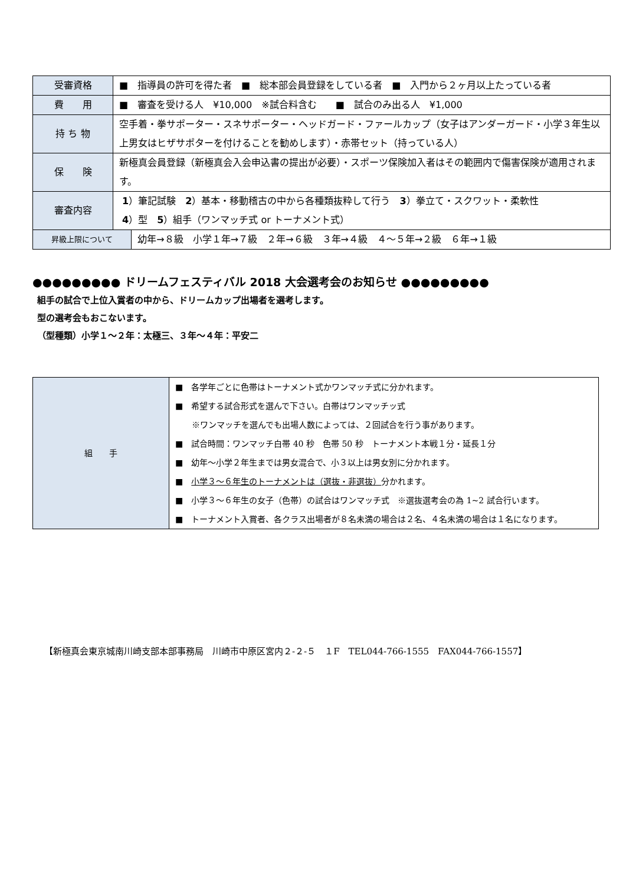| 受審資格 | ■ 指導員の許可を得た者 ■ 総本部会員登録をしている者 ■ 入門から２ヶ月以上たっている者 | |
| 費 用 | ■ 審査を受ける人 ¥10,000 ※試合料含む ■ 試合のみ出る人 ¥1,000 | |
| 持 ち 物 | 空手着・拳サポーター・スネサポーター・ヘッドガード・ファールカップ（女子はアンダーガード・小学３年生以上男女はヒザサポターを付けることを勧めします）・赤帯セット（持っている人） | |
| 保 険 | 新極真会員登録（新極真会入会申込書の提出が必要）・スポーツ保険加入者はその範囲内で傷害保険が適用されます。 | |
| 審査内容 | 1 ）筆記試験 2 ）基本・移動稽古の中から各種類抜粋して行う 3 ）拳立て・スクワット・柔軟性 4 ）型 5 ）組手（ワンマッチ式 or トーナメント式） | |
| 昇級上限について | | 幼年→８級 小学１年→７級 ２年→６級 ３年→４級 ４～５年→２級 ６年→１級 |
●●●●●●●●● ドリームフェスティバル 2018 大会選考会のお知らせ ●●●●●●●●●
組手の試合で上位入賞者の中から、ドリームカップ出場者を選考します。
型の選考会もおこないます。
（型種類）小学１～２年：太極三、３年～４年：平安二
| 組 手 | ■ 各学年ごとに色帯はトーナメント式かワンマッチ式に分かれます。 ■ 希望する試合形式を選んで下さい。白帯はワンマッチッ式 ※ワンマッチを選んでも出場人数によっては、２回試合を行う事があります。 ■ 試合時間：ワンマッチ白帯 40 秒 色帯 50 秒 トーナメント本戦１分・延長１分 ■ 幼年～小学２年生までは男女混合で、小３以上は男女別に分かれます。 ■ 小学３～６年生のトーナメントは（選抜・非選抜） 分かれます。 ■ 小学３～６年生の女子（色帯）の試合はワンマッチ式 ※選抜選考会の為 1~2 試合行います。 ■ トーナメント入賞者、各クラス出場者が８名未満の場合は２名、４名未満の場合は１名になります。 |
【新極真会東京城南川崎支部本部事務局　川崎市中原区宮内２-２-５　１F　TEL044-766-1555　FAX044-766-1557】